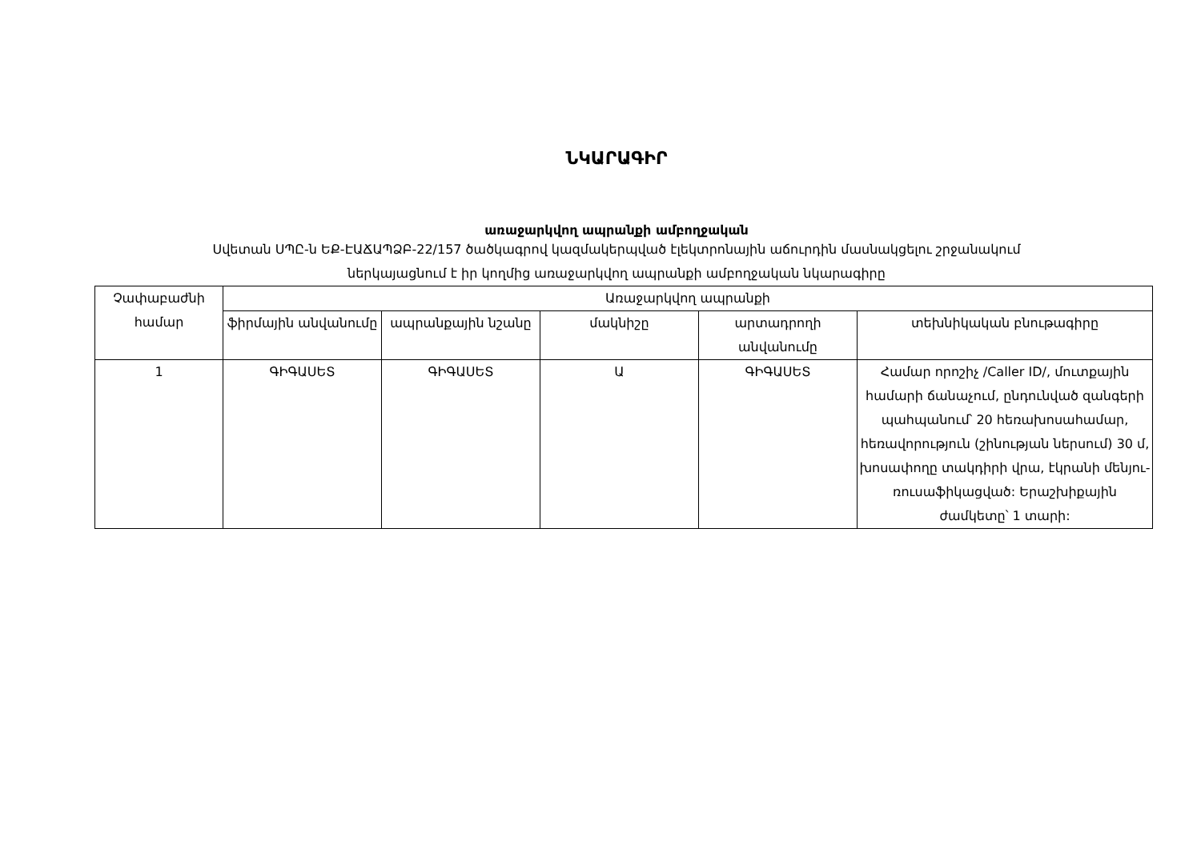ՆԿԱՐԱԳԻՐ
առաջարկվող ապրանքի ամբողջական
Սվետան ՍՊԸ-ն ԵՔ-ԷԱՃԱՊՁԲ-22/157 ծածկագրով կազմակերպված էլեկտրոնային աճուրդին մասնակցելու շրջանակում
ներկայացնում է իր կողմից առաջարկվող ապրանքի ամբողջական նկարագիրը
| Չափաբաժնի համար | Առաջարկվող ապրանքի | | | | |
| --- | --- | --- | --- | --- | --- |
| | ֆիրմային անվանումը | ապրանքային նշանը | մակնիշը | արտադրողի անվանումը | տեխնիկական բնութագիրը |
| 1 | ԳԻԳԱՍԵՏ | ԳԻԳԱՍԵՏ | Ա | ԳԻԳԱՍԵՏ | Համար որոշիչ /Caller ID/, մուտքային համարի ճանաչում, ընդունված զանգերի պահպանում՝ 20 հեռախոսահամար, հեռավորություն (շինության ներսում) 30 մ, խոսափողը տակդիրի վրա, էկրանի մենյու-ռուսաֆիկացված: Երաշխիքային ժամկետը՝ 1 տարի: |